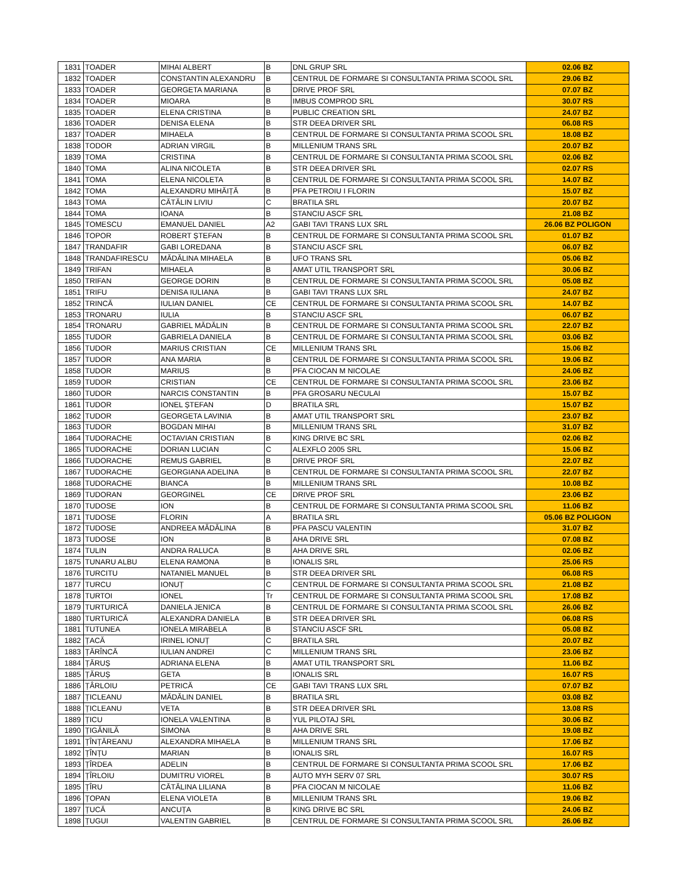| 1831 | TOADER | MIHAI ALBERT | B | DNL GRUP SRL | 02.06 BZ |
| 1832 | TOADER | CONSTANTIN ALEXANDRU | B | CENTRUL DE FORMARE SI CONSULTANTA PRIMA SCOOL SRL | 29.06 BZ |
| 1833 | TOADER | GEORGETA MARIANA | B | DRIVE PROF SRL | 07.07 BZ |
| 1834 | TOADER | MIOARA | B | IMBUS COMPROD SRL | 30.07 RS |
| 1835 | TOADER | ELENA CRISTINA | B | PUBLIC CREATION SRL | 24.07 BZ |
| 1836 | TOADER | DENISA ELENA | B | STR DEEA DRIVER SRL | 06.08 RS |
| 1837 | TOADER | MIHAELA | B | CENTRUL DE FORMARE SI CONSULTANTA PRIMA SCOOL SRL | 18.08 BZ |
| 1838 | TODOR | ADRIAN VIRGIL | B | MILLENIUM TRANS SRL | 20.07 BZ |
| 1839 | TOMA | CRISTINA | B | CENTRUL DE FORMARE SI CONSULTANTA PRIMA SCOOL SRL | 02.06 BZ |
| 1840 | TOMA | ALINA NICOLETA | B | STR DEEA DRIVER SRL | 02.07 RS |
| 1841 | TOMA | ELENA NICOLETA | B | CENTRUL DE FORMARE SI CONSULTANTA PRIMA SCOOL SRL | 14.07 BZ |
| 1842 | TOMA | ALEXANDRU MIHĂIȚĂ | B | PFA PETROIU I FLORIN | 15.07 BZ |
| 1843 | TOMA | CĂTĂLIN LIVIU | C | BRATILA SRL | 20.07 BZ |
| 1844 | TOMA | IOANA | B | STANCIU ASCF SRL | 21.08 BZ |
| 1845 | TOMESCU | EMANUEL DANIEL | A2 | GABI TAVI TRANS LUX SRL | 26.06 BZ POLIGON |
| 1846 | TOPOR | ROBERT ȘTEFAN | B | CENTRUL DE FORMARE SI CONSULTANTA PRIMA SCOOL SRL | 01.07 BZ |
| 1847 | TRANDAFIR | GABI LOREDANA | B | STANCIU ASCF SRL | 06.07 BZ |
| 1848 | TRANDAFIRESCU | MĂDĂLINA MIHAELA | B | UFO TRANS SRL | 05.06 BZ |
| 1849 | TRIFAN | MIHAELA | B | AMAT UTIL TRANSPORT SRL | 30.06 BZ |
| 1850 | TRIFAN | GEORGE DORIN | B | CENTRUL DE FORMARE SI CONSULTANTA PRIMA SCOOL SRL | 05.08 BZ |
| 1851 | TRIFU | DENISA IULIANA | B | GABI TAVI TRANS LUX SRL | 24.07 BZ |
| 1852 | TRINCĂ | IULIAN DANIEL | CE | CENTRUL DE FORMARE SI CONSULTANTA PRIMA SCOOL SRL | 14.07 BZ |
| 1853 | TRONARU | IULIA | B | STANCIU ASCF SRL | 06.07 BZ |
| 1854 | TRONARU | GABRIEL MĂDĂLIN | B | CENTRUL DE FORMARE SI CONSULTANTA PRIMA SCOOL SRL | 22.07 BZ |
| 1855 | TUDOR | GABRIELA DANIELA | B | CENTRUL DE FORMARE SI CONSULTANTA PRIMA SCOOL SRL | 03.06 BZ |
| 1856 | TUDOR | MARIUS CRISTIAN | CE | MILLENIUM TRANS SRL | 15.06 BZ |
| 1857 | TUDOR | ANA MARIA | B | CENTRUL DE FORMARE SI CONSULTANTA PRIMA SCOOL SRL | 19.06 BZ |
| 1858 | TUDOR | MARIUS | B | PFA CIOCAN M NICOLAE | 24.06 BZ |
| 1859 | TUDOR | CRISTIAN | CE | CENTRUL DE FORMARE SI CONSULTANTA PRIMA SCOOL SRL | 23.06 BZ |
| 1860 | TUDOR | NARCIS CONSTANTIN | B | PFA GROSARU NECULAI | 15.07 BZ |
| 1861 | TUDOR | IONEL ȘTEFAN | D | BRATILA SRL | 15.07 BZ |
| 1862 | TUDOR | GEORGETA LAVINIA | B | AMAT UTIL TRANSPORT SRL | 23.07 BZ |
| 1863 | TUDOR | BOGDAN MIHAI | B | MILLENIUM TRANS SRL | 31.07 BZ |
| 1864 | TUDORACHE | OCTAVIAN CRISTIAN | B | KING DRIVE BC SRL | 02.06 BZ |
| 1865 | TUDORACHE | DORIAN LUCIAN | C | ALEXFLO 2005 SRL | 15.06 BZ |
| 1866 | TUDORACHE | REMUS GABRIEL | B | DRIVE PROF SRL | 22.07 BZ |
| 1867 | TUDORACHE | GEORGIANA ADELINA | B | CENTRUL DE FORMARE SI CONSULTANTA PRIMA SCOOL SRL | 22.07 BZ |
| 1868 | TUDORACHE | BIANCA | B | MILLENIUM TRANS SRL | 10.08 BZ |
| 1869 | TUDORAN | GEORGINEL | CE | DRIVE PROF SRL | 23.06 BZ |
| 1870 | TUDOSE | ION | B | CENTRUL DE FORMARE SI CONSULTANTA PRIMA SCOOL SRL | 11.06 BZ |
| 1871 | TUDOSE | FLORIN | A | BRATILA SRL | 05.06 BZ POLIGON |
| 1872 | TUDOSE | ANDREEA MĂDĂLINA | B | PFA PASCU VALENTIN | 31.07 BZ |
| 1873 | TUDOSE | ION | B | AHA DRIVE SRL | 07.08 BZ |
| 1874 | TULIN | ANDRA RALUCA | B | AHA DRIVE SRL | 02.06 BZ |
| 1875 | TUNARU ALBU | ELENA RAMONA | B | IONALIS SRL | 25.06 RS |
| 1876 | TURCITU | NATANIEL MANUEL | B | STR DEEA DRIVER SRL | 06.08 RS |
| 1877 | TURCU | IONUȚ | C | CENTRUL DE FORMARE SI CONSULTANTA PRIMA SCOOL SRL | 21.08 BZ |
| 1878 | TURTOI | IONEL | Tr | CENTRUL DE FORMARE SI CONSULTANTA PRIMA SCOOL SRL | 17.08 BZ |
| 1879 | TURTURICĂ | DANIELA JENICA | B | CENTRUL DE FORMARE SI CONSULTANTA PRIMA SCOOL SRL | 26.06 BZ |
| 1880 | TURTURICĂ | ALEXANDRA DANIELA | B | STR DEEA DRIVER SRL | 06.08 RS |
| 1881 | TUTUNEA | IONELA MIRABELA | B | STANCIU ASCF SRL | 05.08 BZ |
| 1882 | ȚACĂ | IRINEL IONUȚ | C | BRATILA SRL | 20.07 BZ |
| 1883 | ȚĂRÎNCĂ | IULIAN ANDREI | C | MILLENIUM TRANS SRL | 23.06 BZ |
| 1884 | ȚĂRUȘ | ADRIANA ELENA | B | AMAT UTIL TRANSPORT SRL | 11.06 BZ |
| 1885 | ȚĂRUȘ | GETA | B | IONALIS SRL | 16.07 RS |
| 1886 | ȚÂRLOIU | PETRICĂ | CE | GABI TAVI TRANS LUX SRL | 07.07 BZ |
| 1887 | ȚICLEANU | MĂDĂLIN DANIEL | B | BRATILA SRL | 03.08 BZ |
| 1888 | ȚICLEANU | VETA | B | STR DEEA DRIVER SRL | 13.08 RS |
| 1889 | ȚICU | IONELA VALENTINA | B | YUL PILOTAJ SRL | 30.06 BZ |
| 1890 | ȚIGĂNILĂ | SIMONA | B | AHA DRIVE SRL | 19.08 BZ |
| 1891 | ȚÎNȚĂREANU | ALEXANDRA MIHAELA | B | MILLENIUM TRANS SRL | 17.06 BZ |
| 1892 | ȚÎNȚU | MARIAN | B | IONALIS SRL | 16.07 RS |
| 1893 | ȚÎRDEA | ADELIN | B | CENTRUL DE FORMARE SI CONSULTANTA PRIMA SCOOL SRL | 17.06 BZ |
| 1894 | ȚÎRLOIU | DUMITRU VIOREL | B | AUTO MYH SERV 07 SRL | 30.07 RS |
| 1895 | ȚÎRU | CĂTĂLINA LILIANA | B | PFA CIOCAN M NICOLAE | 11.06 BZ |
| 1896 | ȚOPAN | ELENA VIOLETA | B | MILLENIUM TRANS SRL | 19.06 BZ |
| 1897 | ȚUCĂ | ANCUȚA | B | KING DRIVE BC SRL | 24.06 BZ |
| 1898 | ȚUGUI | VALENTIN GABRIEL | B | CENTRUL DE FORMARE SI CONSULTANTA PRIMA SCOOL SRL | 26.06 BZ |